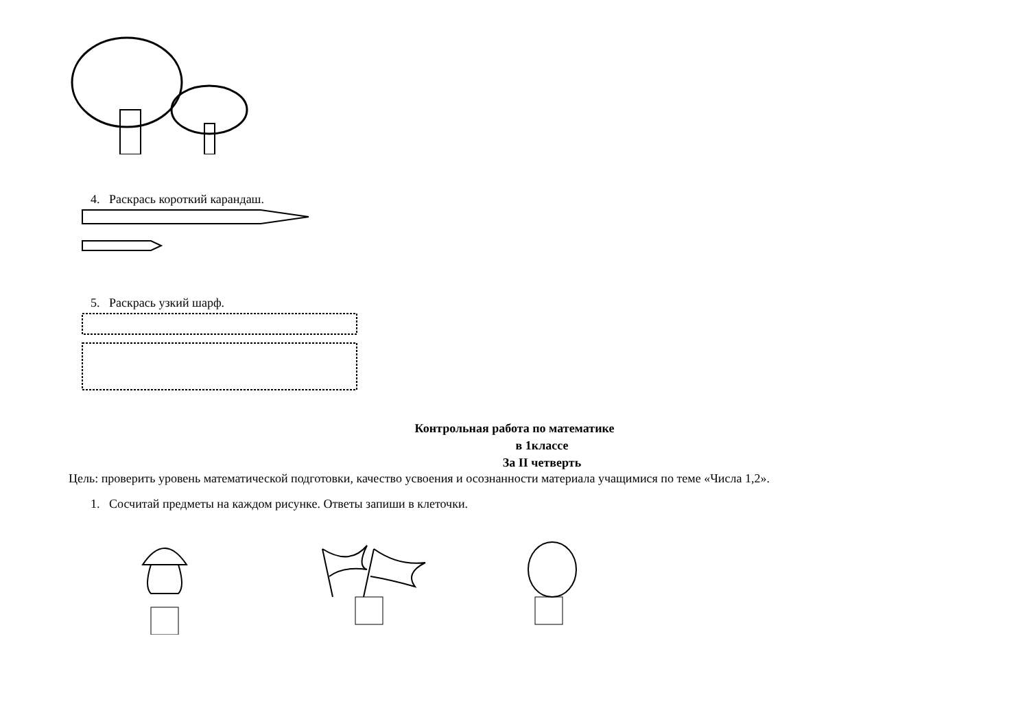4. Раскрась короткий карандаш.
5. Раскрась узкий шарф.
Контрольная работа по математике
в 1классе
За II четверть
Цель: проверить уровень математической подготовки, качество усвоения и осознанности материала учащимися по теме «Числа 1,2».
1. Сосчитай предметы на каждом рисунке. Ответы запиши в клеточки.